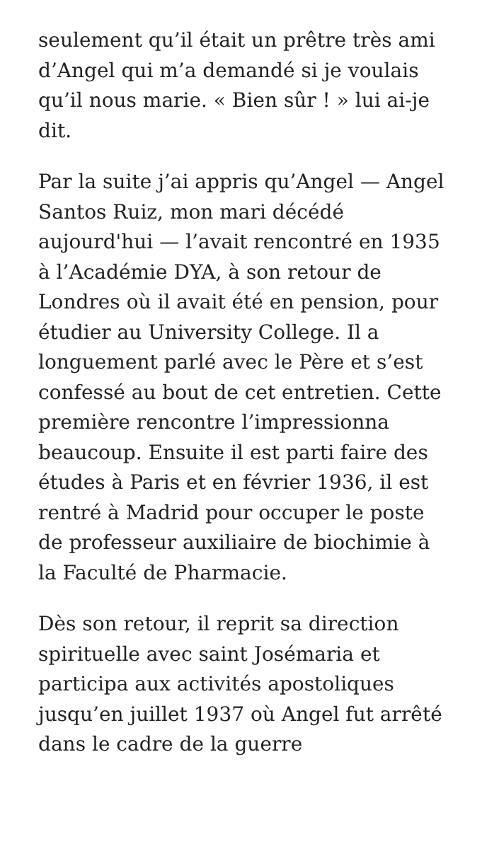seulement qu’il était un prêtre très ami d’Angel qui m’a demandé si je voulais qu’il nous marie. « Bien sûr ! » lui ai-je dit.
Par la suite j’ai appris qu’Angel — Angel Santos Ruiz, mon mari décédé aujourd'hui — l’avait rencontré en 1935 à l’Académie DYA, à son retour de Londres où il avait été en pension, pour étudier au University College. Il a longuement parlé avec le Père et s’est confessé au bout de cet entretien. Cette première rencontre l’impressionna beaucoup. Ensuite il est parti faire des études à Paris et en février 1936, il est rentré à Madrid pour occuper le poste de professeur auxiliaire de biochimie à la Faculté de Pharmacie.
Dès son retour, il reprit sa direction spirituelle avec saint Josémaria et participa aux activités apostoliques jusqu’en juillet 1937 où Angel fut arrêté dans le cadre de la guerre